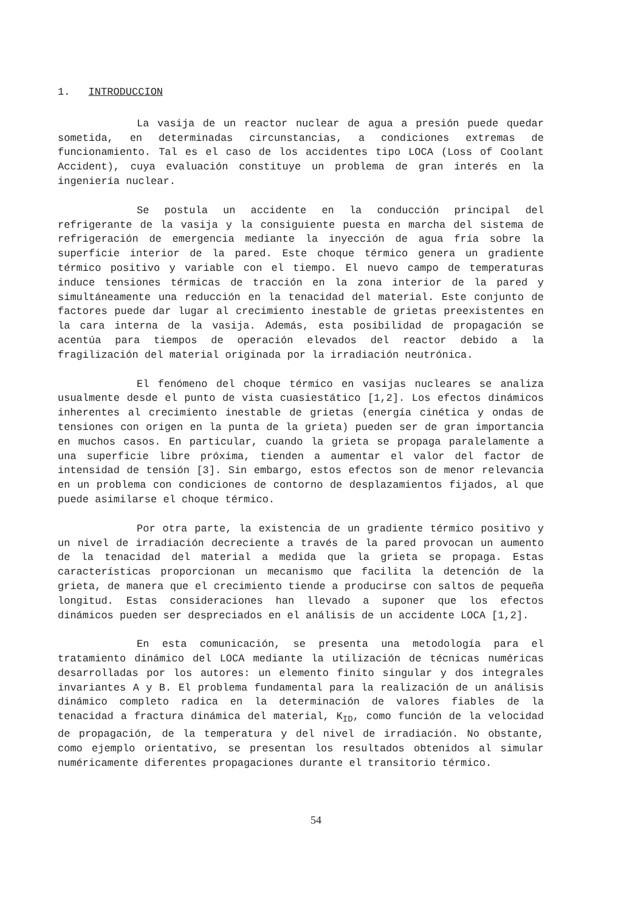1. INTRODUCCION
La vasija de un reactor nuclear de agua a presión puede quedar sometida, en determinadas circunstancias, a condiciones extremas de funcionamiento. Tal es el caso de los accidentes tipo LOCA (Loss of Coolant Accident), cuya evaluación constituye un problema de gran interés en la ingeniería nuclear.
Se postula un accidente en la conducción principal del refrigerante de la vasija y la consiguiente puesta en marcha del sistema de refrigeración de emergencia mediante la inyección de agua fría sobre la superficie interior de la pared. Este choque térmico genera un gradiente térmico positivo y variable con el tiempo. El nuevo campo de temperaturas induce tensiones térmicas de tracción en la zona interior de la pared y simultáneamente una reducción en la tenacidad del material. Este conjunto de factores puede dar lugar al crecimiento inestable de grietas preexistentes en la cara interna de la vasija. Además, esta posibilidad de propagación se acentúa para tiempos de operación elevados del reactor debido a la fragilización del material originada por la irradiación neutrónica.
El fenómeno del choque térmico en vasijas nucleares se analiza usualmente desde el punto de vista cuasiestático [1,2]. Los efectos dinámicos inherentes al crecimiento inestable de grietas (energía cinética y ondas de tensiones con origen en la punta de la grieta) pueden ser de gran importancia en muchos casos. En particular, cuando la grieta se propaga paralelamente a una superficie libre próxima, tienden a aumentar el valor del factor de intensidad de tensión [3]. Sin embargo, estos efectos son de menor relevancia en un problema con condiciones de contorno de desplazamientos fijados, al que puede asimilarse el choque térmico.
Por otra parte, la existencia de un gradiente térmico positivo y un nivel de irradiación decreciente a través de la pared provocan un aumento de la tenacidad del material a medida que la grieta se propaga. Estas características proporcionan un mecanismo que facilita la detención de la grieta, de manera que el crecimiento tiende a producirse con saltos de pequeña longitud. Estas consideraciones han llevado a suponer que los efectos dinámicos pueden ser despreciados en el análisis de un accidente LOCA [1,2].
En esta comunicación, se presenta una metodología para el tratamiento dinámico del LOCA mediante la utilización de técnicas numéricas desarrolladas por los autores: un elemento finito singular y dos integrales invariantes A y B. El problema fundamental para la realización de un análisis dinámico completo radica en la determinación de valores fiables de la tenacidad a fractura dinámica del material, K<sub>ID</sub>, como función de la velocidad de propagación, de la temperatura y del nivel de irradiación. No obstante, como ejemplo orientativo, se presentan los resultados obtenidos al simular numéricamente diferentes propagaciones durante el transitorio térmico.
54